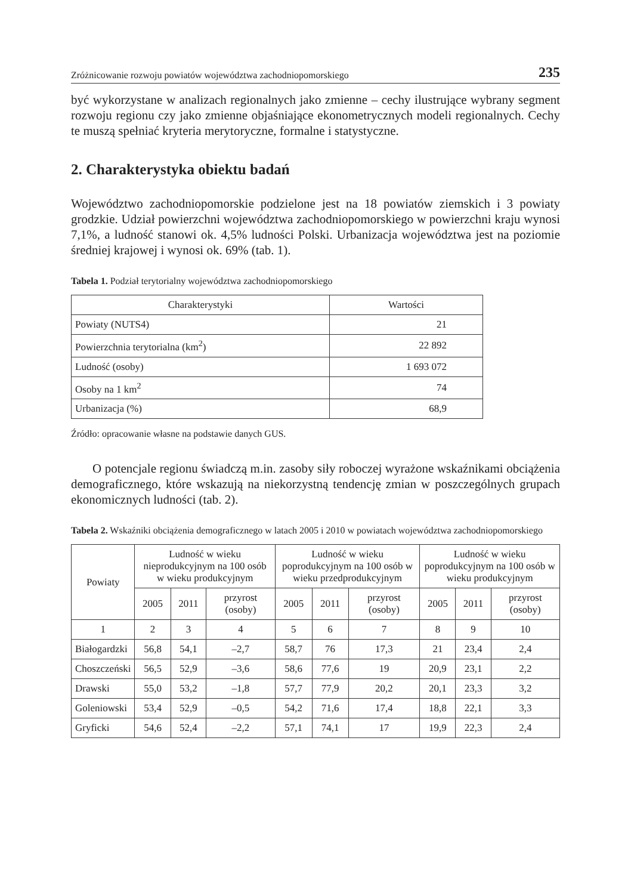Zróżnicowanie rozwoju powiatów województwa zachodniopomorskiego 235
być wykorzystane w analizach regionalnych jako zmienne – cechy ilustrujące wybrany segment rozwoju regionu czy jako zmienne objaśniające ekonometrycznych modeli regionalnych. Cechy te muszą spełniać kryteria merytoryczne, formalne i statystyczne.
2. Charakterystyka obiektu badań
Województwo zachodniopomorskie podzielone jest na 18 powiatów ziemskich i 3 powiaty grodzkie. Udział powierzchni województwa zachodniopomorskiego w powierzchni kraju wynosi 7,1%, a ludność stanowi ok. 4,5% ludności Polski. Urbanizacja województwa jest na poziomie średniej krajowej i wynosi ok. 69% (tab. 1).
Tabela 1. Podział terytorialny województwa zachodniopomorskiego
| Charakterystyki | Wartości |
| --- | --- |
| Powiaty (NUTS4) | 21 |
| Powierzchnia terytorialna (km<sup>2</sup>) | 22 892 |
| Ludność (osoby) | 1 693 072 |
| Osoby na 1 km<sup>2</sup> | 74 |
| Urbanizacja (%) | 68,9 |
Źródło: opracowanie własne na podstawie danych GUS.
O potencjale regionu świadczą m.in. zasoby siły roboczej wyrażone wskaźnikami obciążenia demograficznego, które wskazują na niekorzystną tendencję zmian w poszczególnych grupach ekonomicznych ludności (tab. 2).
Tabela 2. Wskaźniki obciążenia demograficznego w latach 2005 i 2010 w powiatach województwa zachodniopomorskiego
| Powiaty | Ludność w wieku nieprodukcyjnym na 100 osób w wieku produkcyjnym | | | Ludność w wieku poprodukcyjnym na 100 osób w wieku przedprodukcyjnym | | | Ludność w wieku poprodukcyjnym na 100 osób w wieku produkcyjnym | | |
| --- | --- | --- | --- | --- | --- | --- | --- | --- | --- |
| | 2005 | 2011 | przyrost (osoby) | 2005 | 2011 | przyrost (osoby) | 2005 | 2011 | przyrost (osoby) |
| 1 | 2 | 3 | 4 | 5 | 6 | 7 | 8 | 9 | 10 |
| Białogardzki | 56,8 | 54,1 | –2,7 | 58,7 | 76 | 17,3 | 21 | 23,4 | 2,4 |
| Choszczeński | 56,5 | 52,9 | –3,6 | 58,6 | 77,6 | 19 | 20,9 | 23,1 | 2,2 |
| Drawski | 55,0 | 53,2 | –1,8 | 57,7 | 77,9 | 20,2 | 20,1 | 23,3 | 3,2 |
| Goleniowski | 53,4 | 52,9 | –0,5 | 54,2 | 71,6 | 17,4 | 18,8 | 22,1 | 3,3 |
| Gryficki | 54,6 | 52,4 | –2,2 | 57,1 | 74,1 | 17 | 19,9 | 22,3 | 2,4 |